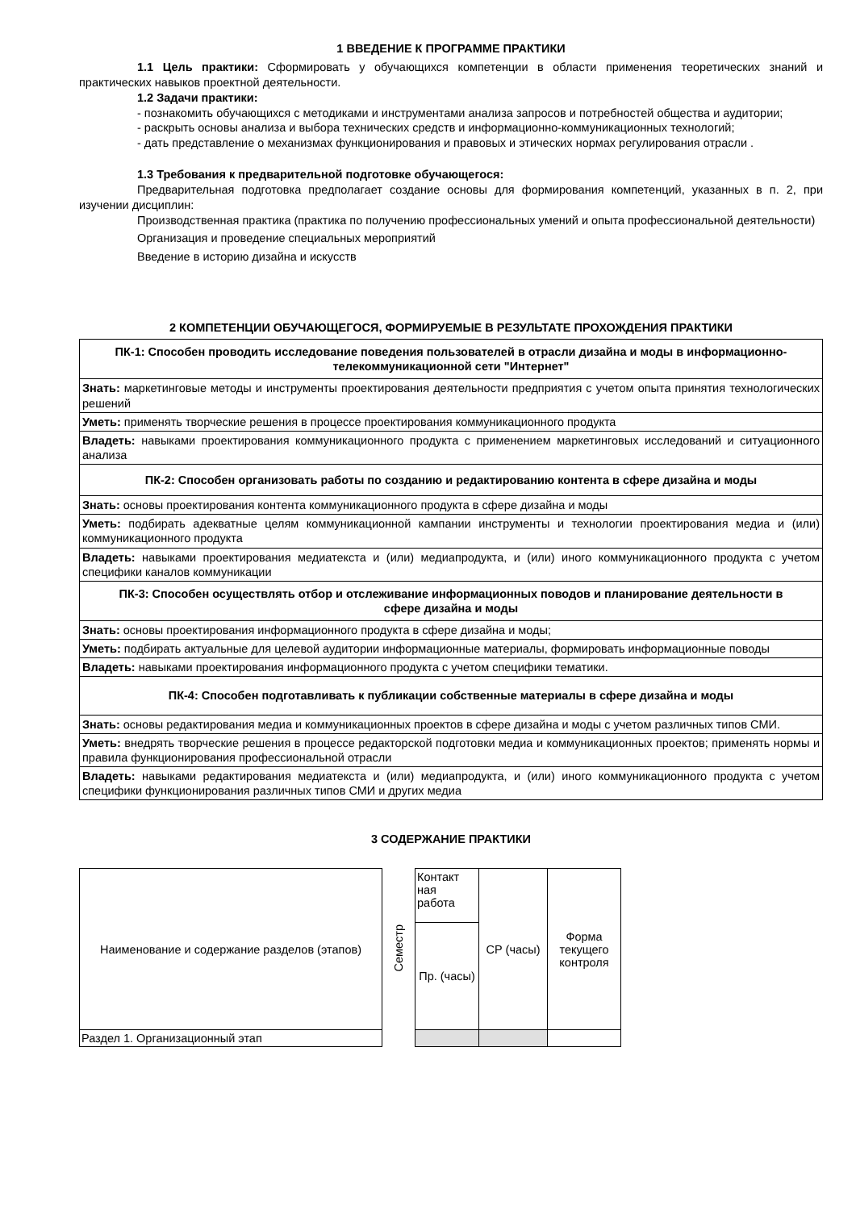1 ВВЕДЕНИЕ К ПРОГРАММЕ ПРАКТИКИ
1.1 Цель практики: Сформировать у обучающихся компетенции в области применения теоретических знаний и практических навыков проектной деятельности.
1.2 Задачи практики:
- познакомить обучающихся с методиками и инструментами анализа запросов и потребностей общества и аудитории;
- раскрыть основы анализа и выбора технических средств и информационно-коммуникационных технологий;
- дать представление о механизмах функционирования и правовых и этических нормах регулирования отрасли .
1.3 Требования к предварительной подготовке обучающегося:
Предварительная подготовка предполагает создание основы для формирования компетенций, указанных в п. 2, при изучении дисциплин:
Производственная практика (практика по получению профессиональных умений и опыта профессиональной деятельности)
Организация и проведение специальных мероприятий
Введение в историю дизайна и искусств
2 КОМПЕТЕНЦИИ ОБУЧАЮЩЕГОСЯ, ФОРМИРУЕМЫЕ В РЕЗУЛЬТАТЕ ПРОХОЖДЕНИЯ ПРАКТИКИ
| ПК-1: Способен проводить исследование поведения пользователей в отрасли дизайна и моды в информационно-телекоммуникационной сети "Интернет" |
| Знать: маркетинговые методы и инструменты проектирования деятельности предприятия с учетом опыта принятия технологических решений |
| Уметь: применять творческие решения в процессе проектирования коммуникационного продукта |
| Владеть: навыками проектирования коммуникационного продукта с применением маркетинговых исследований и ситуационного анализа |
| ПК-2: Способен организовать работы по созданию и редактированию контента в сфере дизайна и моды |
| Знать: основы проектирования контента коммуникационного продукта в сфере дизайна и моды |
| Уметь: подбирать адекватные целям коммуникационной кампании инструменты и технологии проектирования медиа и (или) коммуникационного продукта |
| Владеть: навыками проектирования медиатекста и (или) медиапродукта, и (или) иного коммуникационного продукта с учетом специфики каналов коммуникации |
| ПК-3: Способен осуществлять отбор и отслеживание информационных поводов и планирование деятельности в сфере дизайна и моды |
| Знать: основы проектирования информационного продукта в сфере дизайна и моды; |
| Уметь: подбирать актуальные для целевой аудитории информационные материалы, формировать информационные поводы |
| Владеть: навыками проектирования информационного продукта с учетом специфики тематики. |
| ПК-4: Способен подготавливать к публикации собственные материалы в сфере дизайна и моды |
| Знать: основы редактирования медиа и коммуникационных проектов в сфере дизайна и моды с учетом различных типов СМИ. |
| Уметь: внедрять творческие решения в процессе редакторской подготовки медиа и коммуникационных проектов; применять нормы и правила функционирования профессиональной отрасли |
| Владеть: навыками редактирования медиатекста и (или) медиапродукта, и (или) иного коммуникационного продукта с учетом специфики функционирования различных типов СМИ и других медиа |
3 СОДЕРЖАНИЕ ПРАКТИКИ
| Наименование и содержание разделов (этапов) | Семестр | Контакт ная работа | СР (часы) | Форма текущего контроля |
| | | Пр. (часы) | | |
| Раздел 1. Организационный этап | | | | |